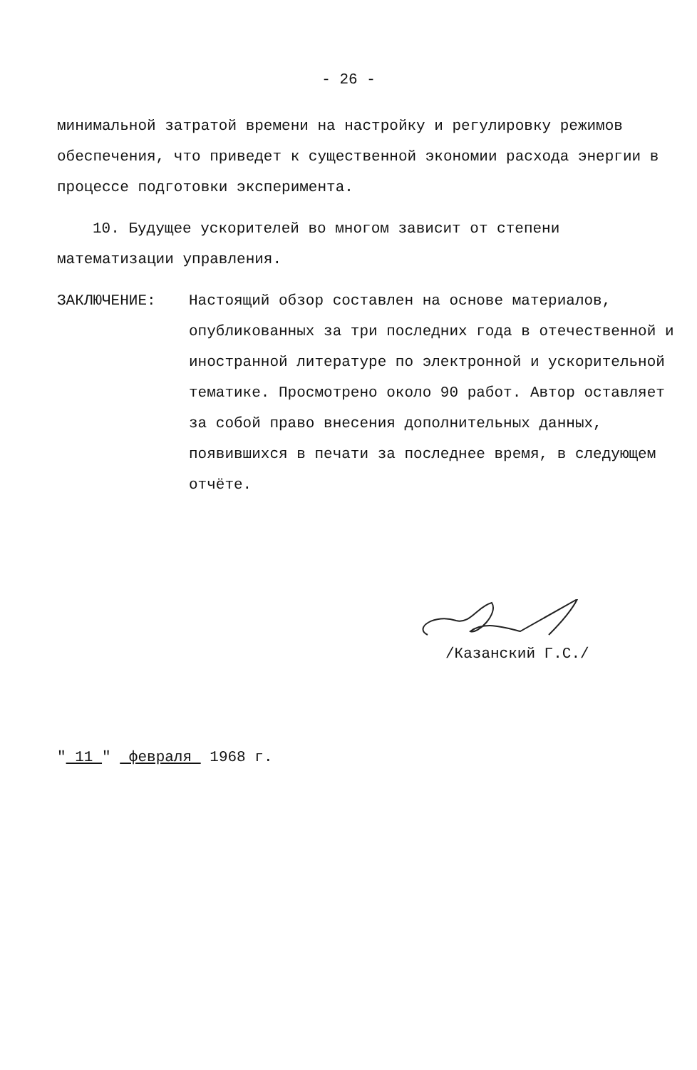- 26 -
минимальной затратой времени на настройку и регулировку режимов обеспечения, что приведет к существенной экономии расхода энергии в процессе подготовки эксперимента.
10. Будущее ускорителей во многом зависит от степени математизации управления.
ЗАКЛЮЧЕНИЕ: Настоящий обзор составлен на основе материалов, опубликованных за три последних года в отечественной и иностранной литературе по электронной и ускорительной тематике. Просмотрено около 90 работ. Автор оставляет за собой право внесения дополнительных данных, появившихся в печати за последнее время, в следующем отчёте.
/Казанский Г.С./
" 11 " февраля 1968 г.